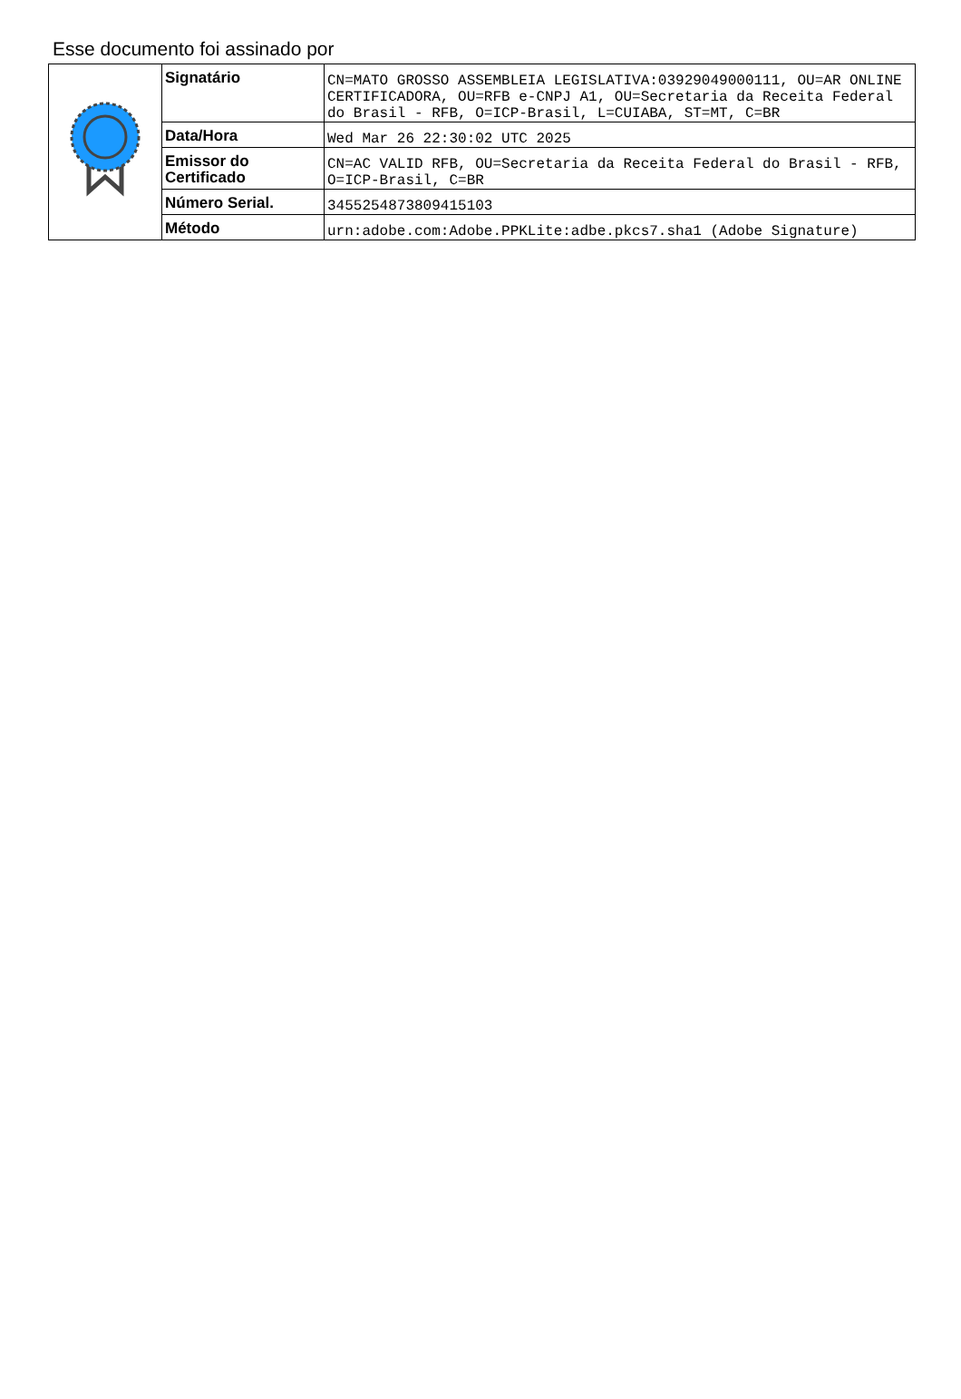Esse documento foi assinado por
| | Signatário | CN=MATO GROSSO ASSEMBLEIA LEGISLATIVA:03929049000111, OU=AR ONLINE CERTIFICADORA, OU=RFB e-CNPJ A1, OU=Secretaria da Receita Federal do Brasil - RFB, O=ICP-Brasil, L=CUIABA, ST=MT, C=BR |
| | Data/Hora | Wed Mar 26 22:30:02 UTC 2025 |
| | Emissor do Certificado | CN=AC VALID RFB, OU=Secretaria da Receita Federal do Brasil - RFB, O=ICP-Brasil, C=BR |
| | Número Serial. | 3455254873809415103 |
| | Método | urn:adobe.com:Adobe.PPKLite:adbe.pkcs7.sha1 (Adobe Signature) |